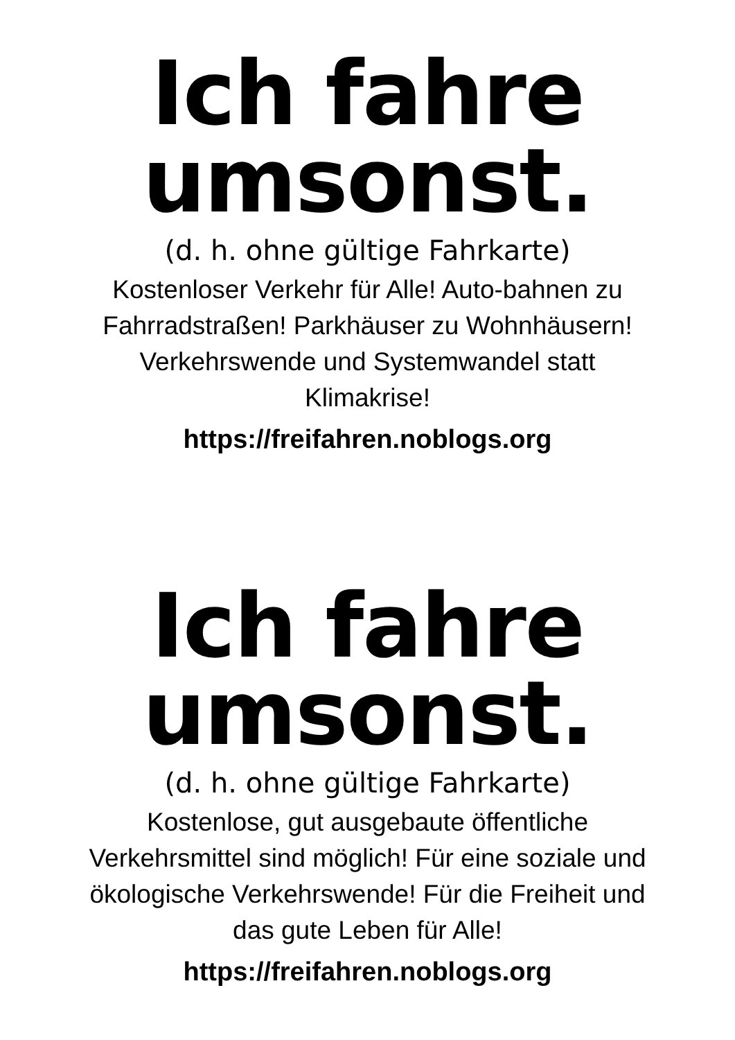Ich fahre
umsonst.
(d. h. ohne gültige Fahrkarte)
Kostenloser Verkehr für Alle! Auto-bahnen zu Fahrradstraßen! Parkhäuser zu Wohnhäusern! Verkehrswende und Systemwandel statt Klimakrise!
https://freifahren.noblogs.org
Ich fahre
umsonst.
(d. h. ohne gültige Fahrkarte)
Kostenlose, gut ausgebaute öffentliche Verkehrsmittel sind möglich! Für eine soziale und ökologische Verkehrswende! Für die Freiheit und das gute Leben für Alle!
https://freifahren.noblogs.org